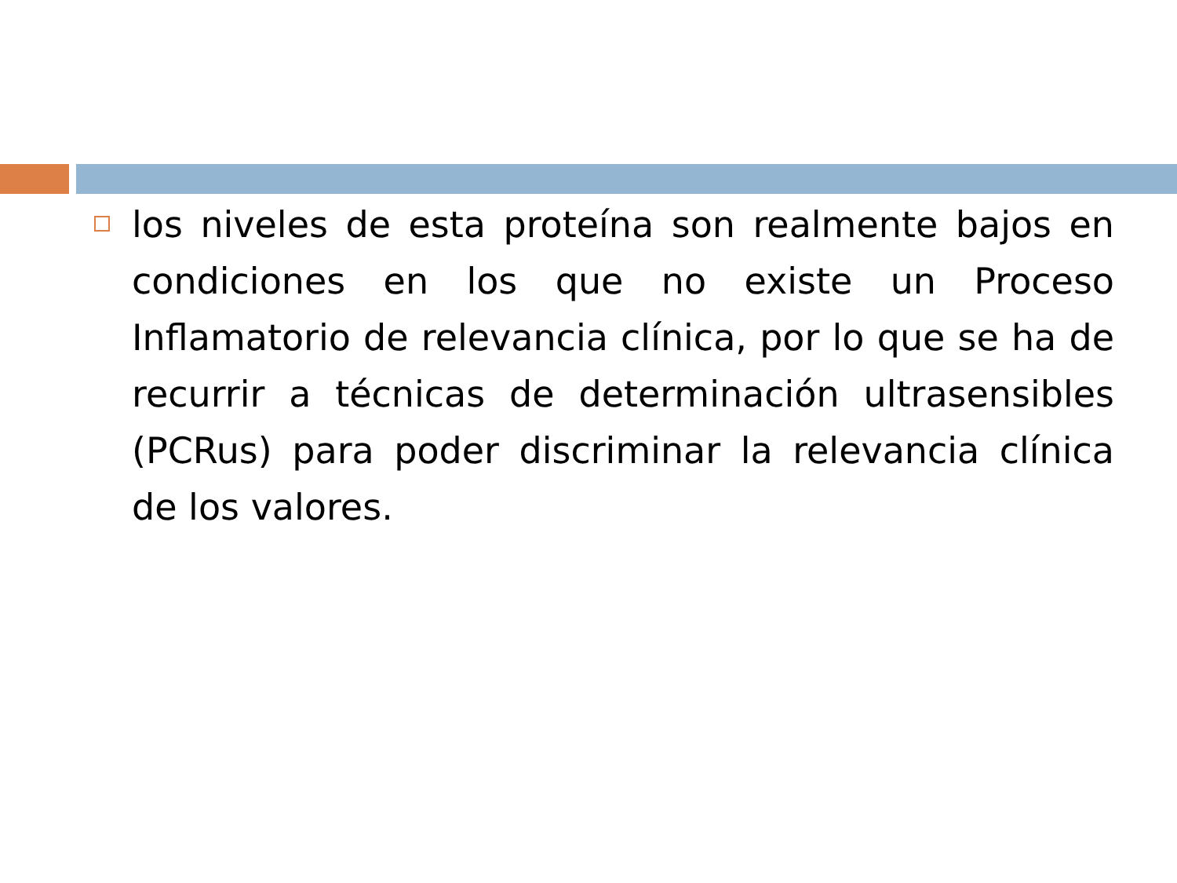los niveles de esta proteína son realmente bajos en condiciones en los que no existe un Proceso Inflamatorio de relevancia clínica, por lo que se ha de recurrir a técnicas de determinación ultrasensibles (PCRus) para poder discriminar la relevancia clínica de los valores.